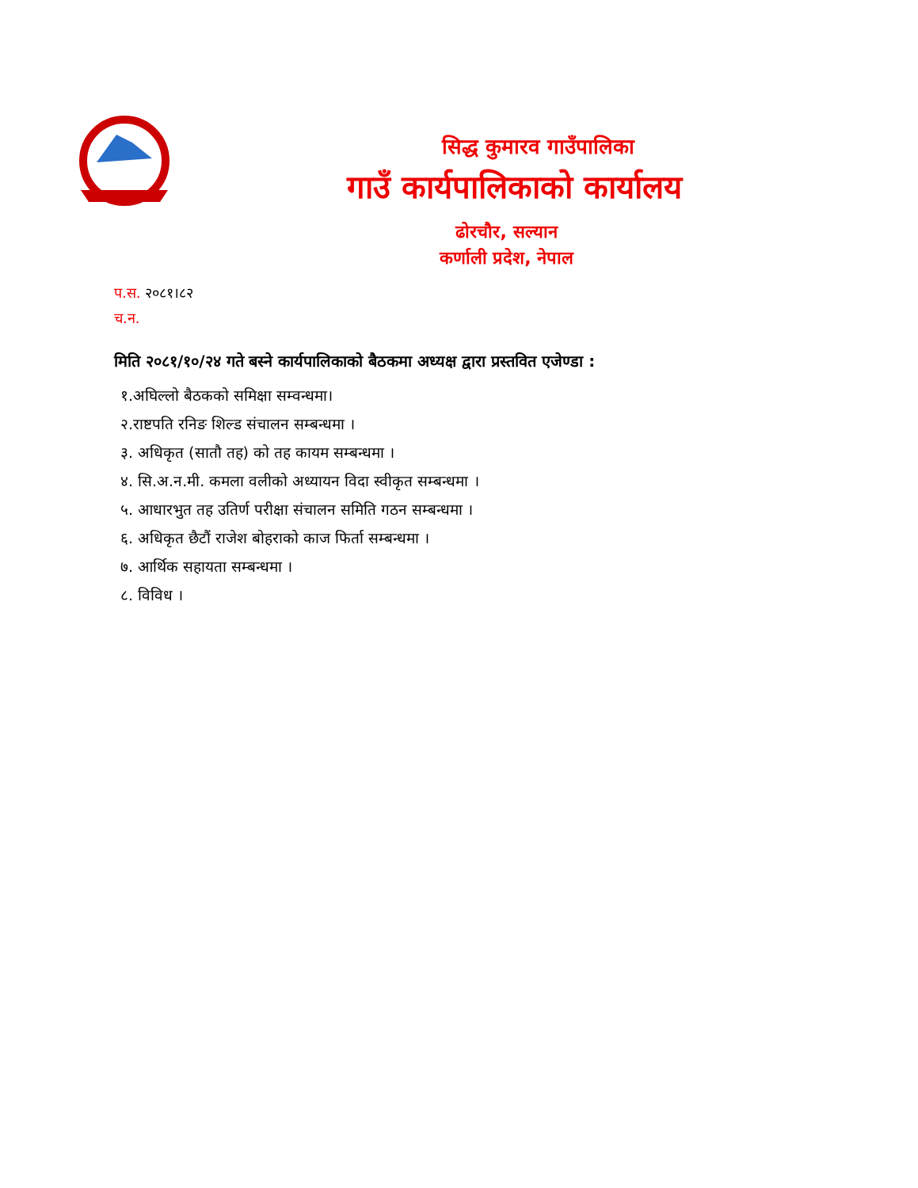सिद्ध कुमारव गाउँपालिका
गाउँ कार्यपालिकाको कार्यालय
ढोरचौर, सल्यान
कर्णाली प्रदेश, नेपाल
प.स. २०८१।८२
च.न.
मिति २०८१/१०/२४ गते बस्ने कार्यपालिकाको बैठकमा अध्यक्ष द्वारा प्रस्तवित एजेण्डा :
१.अघिल्लो बैठकको समिक्षा सम्वन्धमा।
२.राष्टपति रनिङ शिल्ड संचालन सम्बन्धमा ।
३. अधिकृत (सातौ तह) को तह कायम सम्बन्धमा ।
४. सि.अ.न.मी. कमला वलीको अध्यायन विदा स्वीकृत सम्बन्धमा ।
५. आधारभुत तह उतिर्ण परीक्षा संचालन समिति गठन सम्बन्धमा ।
६. अधिकृत छैटौं राजेश बोहराको काज फिर्ता सम्बन्धमा ।
७. आर्थिक सहायता सम्बन्धमा ।
८. विविध ।